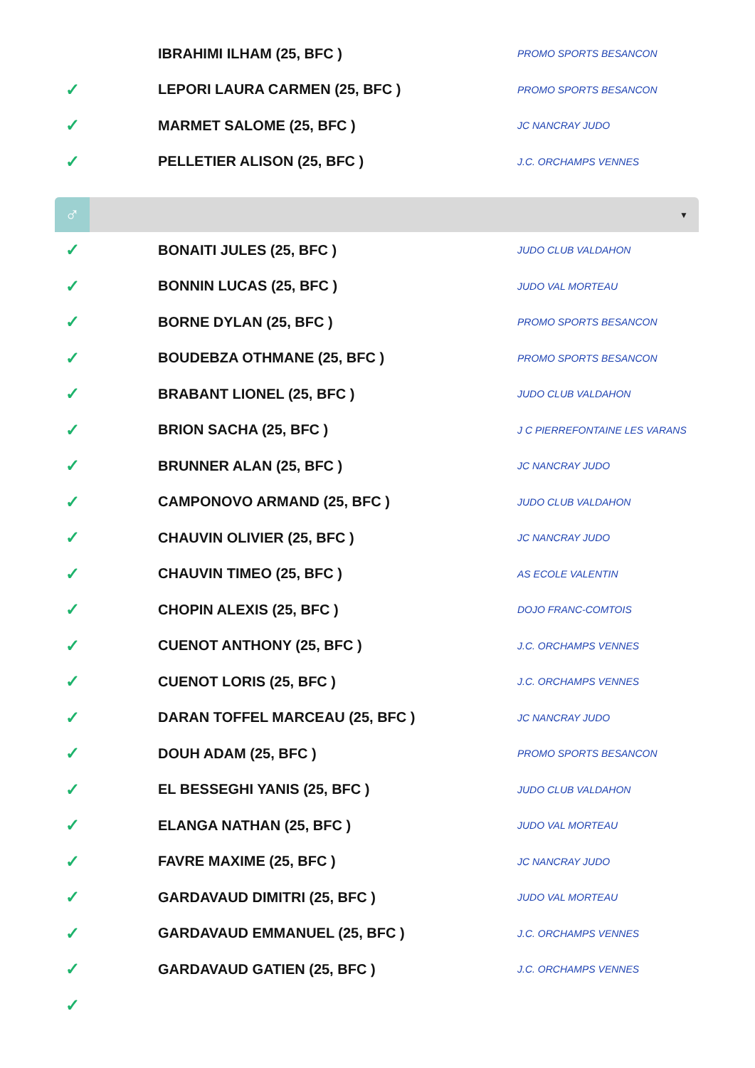| | IBRAHIMI ILHAM (25, BFC ) | PROMO SPORTS BESANCON |
| ✓ | LEPORI LAURA CARMEN (25, BFC ) | PROMO SPORTS BESANCON |
| ✓ | MARMET SALOME (25, BFC ) | JC NANCRAY JUDO |
| ✓ | PELLETIER ALISON (25, BFC ) | J.C. ORCHAMPS VENNES |
♂
▼
| ✓ | BONAITI JULES (25, BFC ) | JUDO CLUB VALDAHON |
| ✓ | BONNIN LUCAS (25, BFC ) | JUDO VAL MORTEAU |
| ✓ | BORNE DYLAN (25, BFC ) | PROMO SPORTS BESANCON |
| ✓ | BOUDEBZA OTHMANE (25, BFC ) | PROMO SPORTS BESANCON |
| ✓ | BRABANT LIONEL (25, BFC ) | JUDO CLUB VALDAHON |
| ✓ | BRION SACHA (25, BFC ) | J C PIERREFONTAINE LES VARANS |
| ✓ | BRUNNER ALAN (25, BFC ) | JC NANCRAY JUDO |
| ✓ | CAMPONOVO ARMAND (25, BFC ) | JUDO CLUB VALDAHON |
| ✓ | CHAUVIN OLIVIER (25, BFC ) | JC NANCRAY JUDO |
| ✓ | CHAUVIN TIMEO (25, BFC ) | AS ECOLE VALENTIN |
| ✓ | CHOPIN ALEXIS (25, BFC ) | DOJO FRANC-COMTOIS |
| ✓ | CUENOT ANTHONY (25, BFC ) | J.C. ORCHAMPS VENNES |
| ✓ | CUENOT LORIS (25, BFC ) | J.C. ORCHAMPS VENNES |
| ✓ | DARAN TOFFEL MARCEAU (25, BFC ) | JC NANCRAY JUDO |
| ✓ | DOUH ADAM (25, BFC ) | PROMO SPORTS BESANCON |
| ✓ | EL BESSEGHI YANIS (25, BFC ) | JUDO CLUB VALDAHON |
| ✓ | ELANGA NATHAN (25, BFC ) | JUDO VAL MORTEAU |
| ✓ | FAVRE MAXIME (25, BFC ) | JC NANCRAY JUDO |
| ✓ | GARDAVAUD DIMITRI (25, BFC ) | JUDO VAL MORTEAU |
| ✓ | GARDAVAUD EMMANUEL (25, BFC ) | J.C. ORCHAMPS VENNES |
| ✓ | GARDAVAUD GATIEN (25, BFC ) | J.C. ORCHAMPS VENNES |
| ✓ | | |